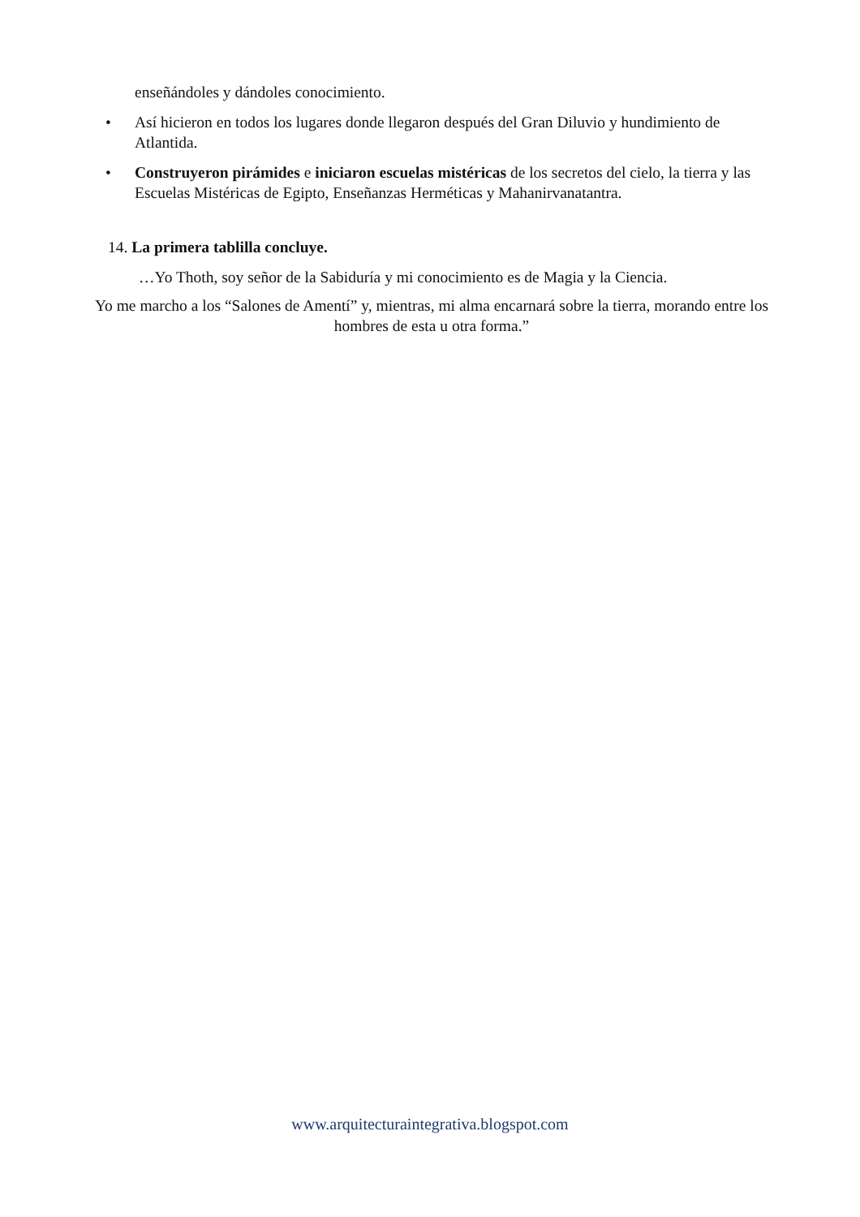enseñándoles y dándoles conocimiento.
• Así hicieron en todos los lugares donde llegaron después del Gran Diluvio y hundimiento de Atlantida.
• Construyeron pirámides e iniciaron escuelas mistéricas de los secretos del cielo, la tierra y las Escuelas Mistéricas de Egipto, Enseñanzas Herméticas y Mahanirvanatantra.
14. La primera tablilla concluye.
…Yo Thoth, soy señor de la Sabiduría y mi conocimiento es de Magia y la Ciencia.
Yo me marcho a los “Salones de Amentí” y, mientras, mi alma encarnará sobre la tierra, morando entre los hombres de esta u otra forma.”
www.arquitecturaintegrativa.blogspot.com